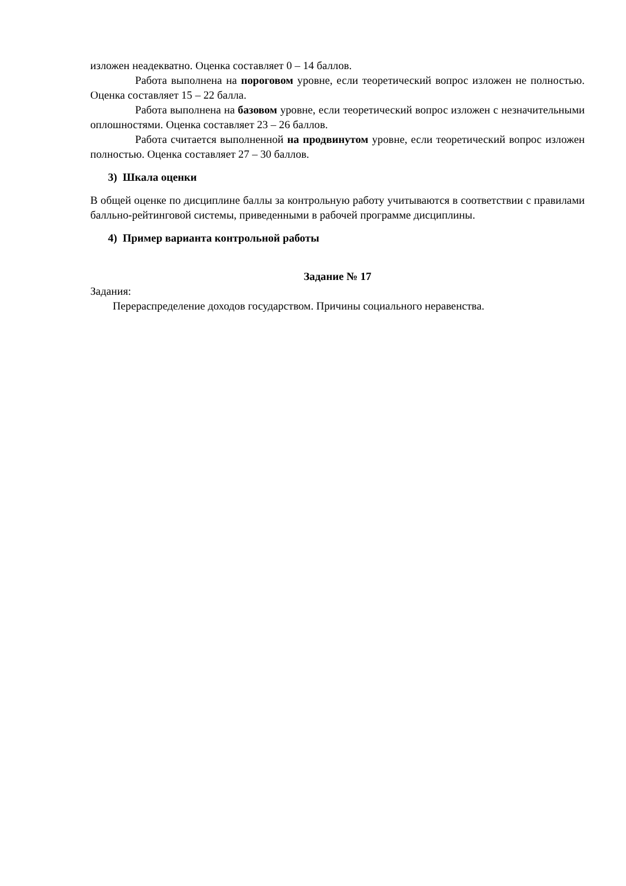изложен неадекватно. Оценка составляет 0 – 14 баллов.
Работа выполнена на пороговом уровне, если теоретический вопрос изложен не полностью. Оценка составляет 15 – 22 балла.
Работа выполнена на базовом уровне, если теоретический вопрос изложен с незначительными оплошностями. Оценка составляет 23 – 26 баллов.
Работа считается выполненной на продвинутом уровне, если теоретический вопрос изложен полностью. Оценка составляет 27 – 30 баллов.
3) Шкала оценки
В общей оценке по дисциплине баллы за контрольную работу учитываются в соответствии с правилами балльно-рейтинговой системы, приведенными в рабочей программе дисциплины.
4) Пример варианта контрольной работы
Задание № 17
Задания:
Перераспределение доходов государством. Причины социального неравенства.